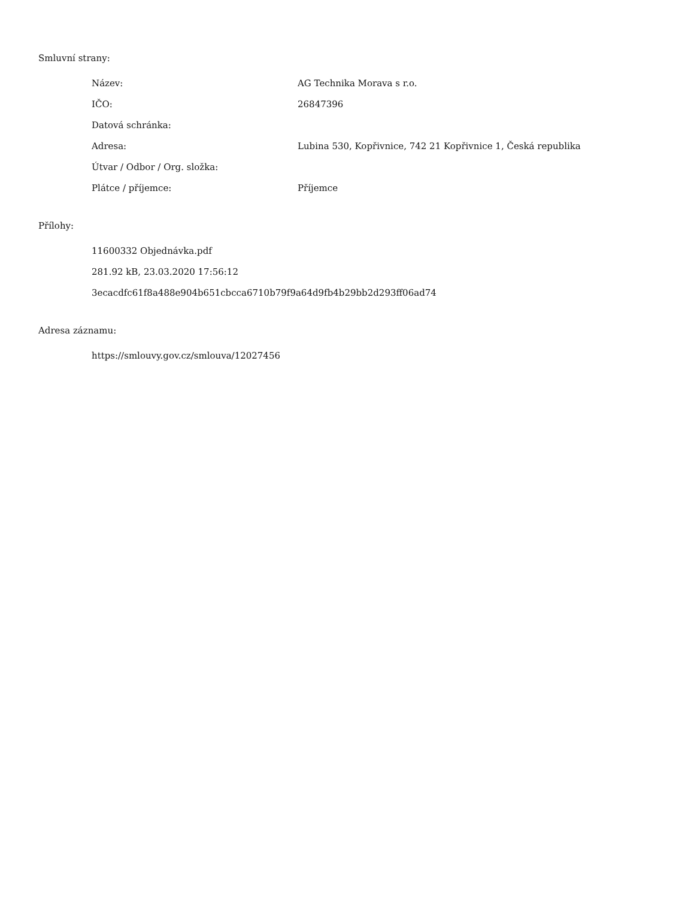Smluvní strany:
| Název: | AG Technika Morava s r.o. |
| IČO: | 26847396 |
| Datová schránka: | |
| Adresa: | Lubina 530, Kopřivnice, 742 21 Kopřivnice 1, Česká republika |
| Útvar / Odbor / Org. složka: | |
| Plátce / příjemce: | Příjemce |
Přílohy:
11600332 Objednávka.pdf
281.92 kB, 23.03.2020 17:56:12
3ecacdfc61f8a488e904b651cbcca6710b79f9a64d9fb4b29bb2d293ff06ad74
Adresa záznamu:
https://smlouvy.gov.cz/smlouva/12027456